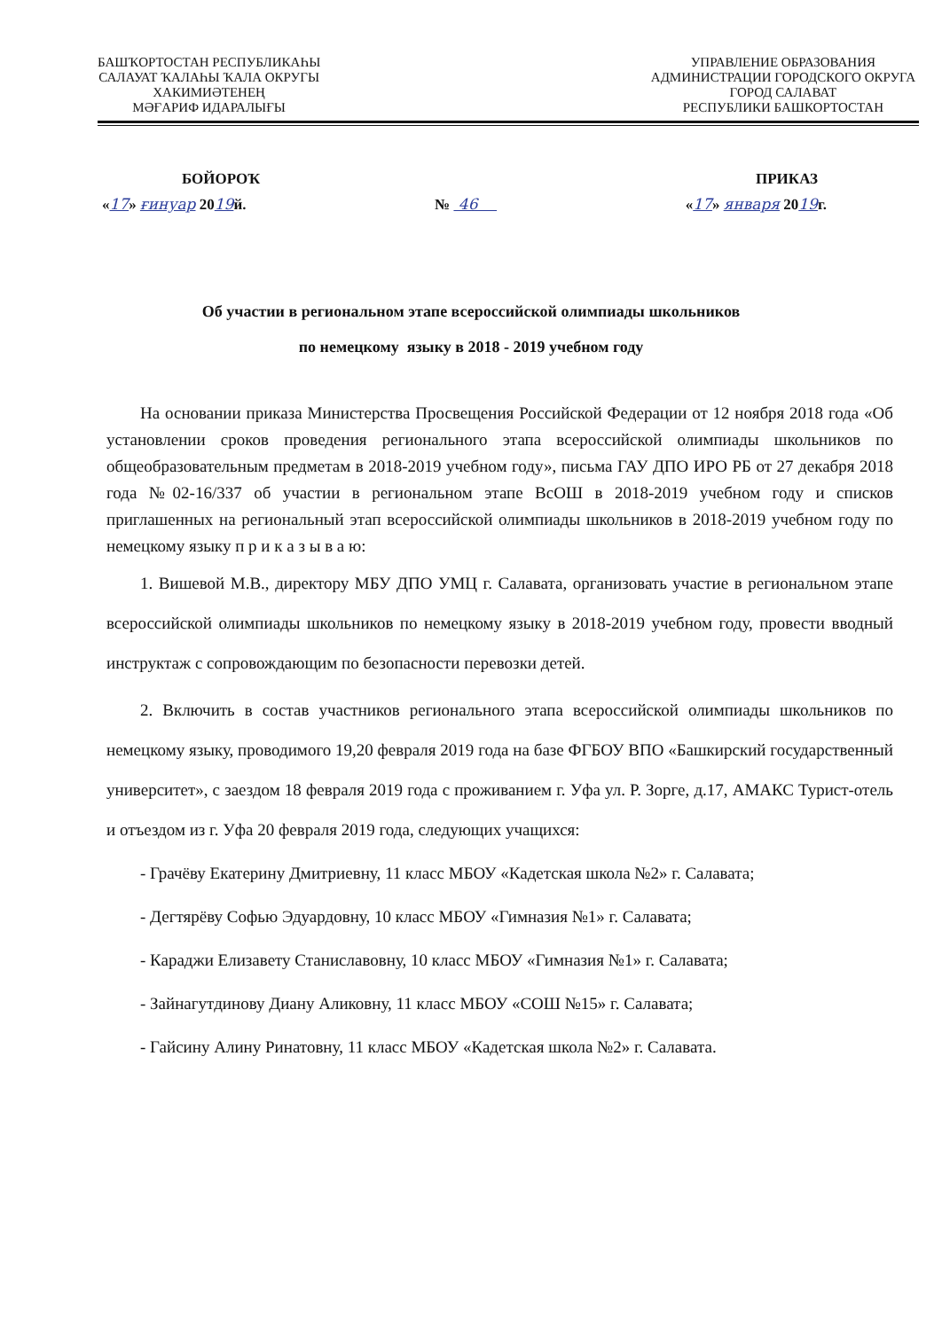БАШҠОРТОСТАН РЕСПУБЛИКАҺЫ
САЛАУАТ ҠАЛАҺЫ ҠАЛА ОКРУГЫ
ХАКИМИӘТЕНЕҢ
МӘҒАРИФ ИДАРАЛЫҒЫ
УПРАВЛЕНИЕ ОБРАЗОВАНИЯ
АДМИНИСТРАЦИИ ГОРОДСКОГО ОКРУГА
ГОРОД САЛАВАТ
РЕСПУБЛИКИ БАШКОРТОСТАН
БОЙОРОҠ ПРИКАЗ
«17» ғинуар 2019й. № 46 «17» января 2019г.
Об участии в региональном этапе всероссийской олимпиады школьников
по немецкому языку в 2018 - 2019 учебном году
На основании приказа Министерства Просвещения Российской Федерации от 12 ноября 2018 года «Об установлении сроков проведения регионального этапа всероссийской олимпиады школьников по общеобразовательным предметам в 2018-2019 учебном году», письма ГАУ ДПО ИРО РБ от 27 декабря 2018 года №02-16/337 об участии в региональном этапе ВсОШ в 2018-2019 учебном году и списков приглашенных на региональный этап всероссийской олимпиады школьников в 2018-2019 учебном году по немецкому языку п р и к а з ы в а ю:
1. Вишевой М.В., директору МБУ ДПО УМЦ г. Салавата, организовать участие в региональном этапе всероссийской олимпиады школьников по немецкому языку в 2018-2019 учебном году, провести вводный инструктаж с сопровождающим по безопасности перевозки детей.
2. Включить в состав участников регионального этапа всероссийской олимпиады школьников по немецкому языку, проводимого 19,20 февраля 2019 года на базе ФГБОУ ВПО «Башкирский государственный университет», с заездом 18 февраля 2019 года с проживанием г. Уфа ул. Р. Зорге, д.17, АМАКС Турист-отель и отъездом из г. Уфа 20 февраля 2019 года, следующих учащихся:
- Грачёву Екатерину Дмитриевну, 11 класс МБОУ «Кадетская школа №2» г. Салавата;
- Дегтярёву Софью Эдуардовну, 10 класс МБОУ «Гимназия №1» г. Салавата;
- Караджи Елизавету Станиславовну, 10 класс МБОУ «Гимназия №1» г. Салавата;
- Зайнагутдинову Диану Аликовну, 11 класс МБОУ «СОШ №15» г. Салавата;
- Гайсину Алину Ринатовну, 11 класс МБОУ «Кадетская школа №2» г. Салавата.